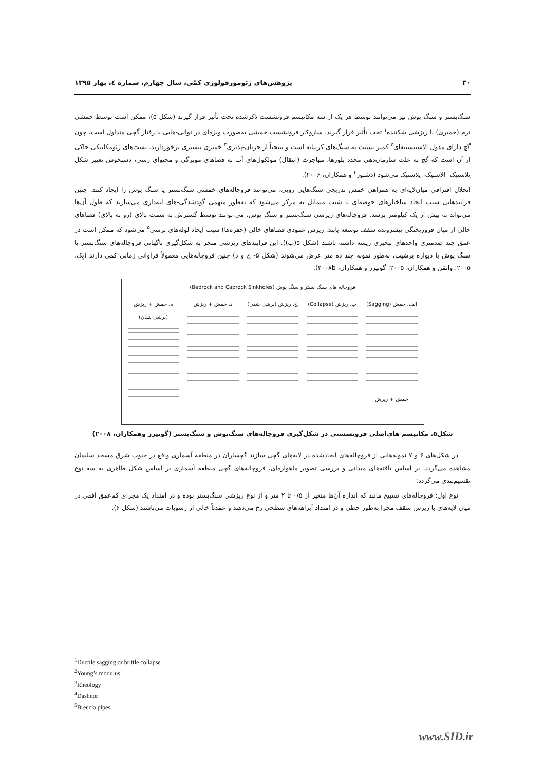۳۰ پژوهش‌های ژئومورفولوژی کمّی، سال چهارم، شماره ٤، بهار ۱۳۹۵
سنگ‌بستر و سنگ پوش نیز می‌توانند توسط هر یک از سه مکانیسم فرونشست ذکرشده تحت تأثیر قرار گیرند (شکل ۵)، ممکن است توسط خمشی نرم (خمیری) یا ریزشی شکننده<sup>۱</sup> تحت تأثیر قرار گیرند. سازوکار فرونشست خمشی به‌صورت ویژه‌ای در توالی-هایی با رفتار گچی متداول است، چون گچ دارای مدول الاستیسیته‌ای<sup>۲</sup> کمتر نسبت به سنگ‌های کربناته است و نتیجتاً از جریان-پذیری<sup>۳</sup> خمیری بیشتری برخوردارند. تست‌های ژئومکانیکی حاکی از آن است که گچ به علت سازمان‌دهی مجدد بلورها، مهاجرت (انتقال) مولکول‌های آب به فضاهای مویرگی و محتوای رسی، دستخوش تغییر شکل پلاستیک- الاستیک- پلاستیک می‌شود (دَشنور<sup>۴</sup> و همکاران، ۲۰۰۶).
انحلال افتراقی میان‌لایه‌ای به همراهی خمش تدریجی سنگ‌هایی رویی، می‌توانند فروچاله‌های خمشی سنگ‌بستر یا سنگ پوش را ایجاد کنند. چنین فرایندهایی سبب ایجاد ساختارهای حوضه‌ای با شیب متمایل به مرکز می‌شود که به‌طور مبهمی گودشدگی-های لبه‌داری می‌سازند که طول آن‌ها می‌تواند به بیش از یک کیلومتر برسد. فروچاله‌های ریزشی سنگ‌بستر و سنگ پوش، می-توانند توسط گسترش به سمت بالای (رو به بالای) فضاهای خالی از میان فروریختگی پیشرونده سقف توسعه یابند. ریزش عمودی فضاهای خالی (حفره‌ها) سبب ایجاد لوله‌های برشی<sup>۵</sup> می‌شود که ممکن است در عمق چند صدمتری واحدهای تبخیری ریشه داشته باشند (شکل ۵(ب)). این فرایندهای ریزشی منجر به شکل‌گیری ناگهانی فروچاله‌های سنگ‌بستر یا سنگ پوش با دیواره پرشیب، به‌طور نمونه چند ده متر عرض می‌شوند (شکل ۵- ج و د) چنین فروچاله‌هایی معمولاً فراوانی زمانی کمی دارند (بِک، ۲۰۰۵؛ واتمَن و همکاران، ۲۰۰۵؛ گوتیرز و همکاران، ۲۰۰۸b).
فروچاله های سنگ بستر و سنگ پوش (Bedrock and Caprock Sinkholes)
الف. خمش (Sagging)
خمش + ریزش
ب. ریزش (Collapse)
ج. ریزش (برشی شدن)
د. خمش + ریزش ه. خمش + ریزش (برشی شدن)
شکل۵. مکانیسم های‌اصلی فرونشستی در شکل‌گیری فروچاله‌های سنگ‌پوش و سنگ‌بستر (گوتیرز وهمکاران، ۲۰۰۸)
در شکل‌های ۶ و ۷ نمونه‌هایی از فروچاله‌های ایجادشده در لایه‌های گچی سازند گچساران در منطقه آسماری واقع در جنوب شرق مسجد سلیمان مشاهده می‌گردد، بر اساس یافته‌های میدانی و بررسی تصویر ماهواره‌ای، فروچاله‌های گچی منطقه آسماری بر اساس شکل ظاهری به سه نوع تقسیم‌بندی می‌گردد:
نوع اول: فروچاله‌های تسبیح مانند که اندازه آن‌ها متغیر از ۰/۵ تا ۲ متر و از نوع ریزشی سنگ‌بستر بوده و در امتداد یک مجرای کم‌عمق افقی در میان لایه‌های با ریزش سقف مجرا به‌طور خطی و در امتداد آبراهه‌های سطحی رخ می‌دهند و عمدتاً خالی از رسوبات می‌باشند (شکل ۶).
<sup>1</sup> Ductile sagging or brittle collapse
<sup>2</sup> Young’s modulus
<sup>3</sup> Rheology
<sup>4</sup> Dashnor
<sup>5</sup> Breccia pipes
www.SID.ir